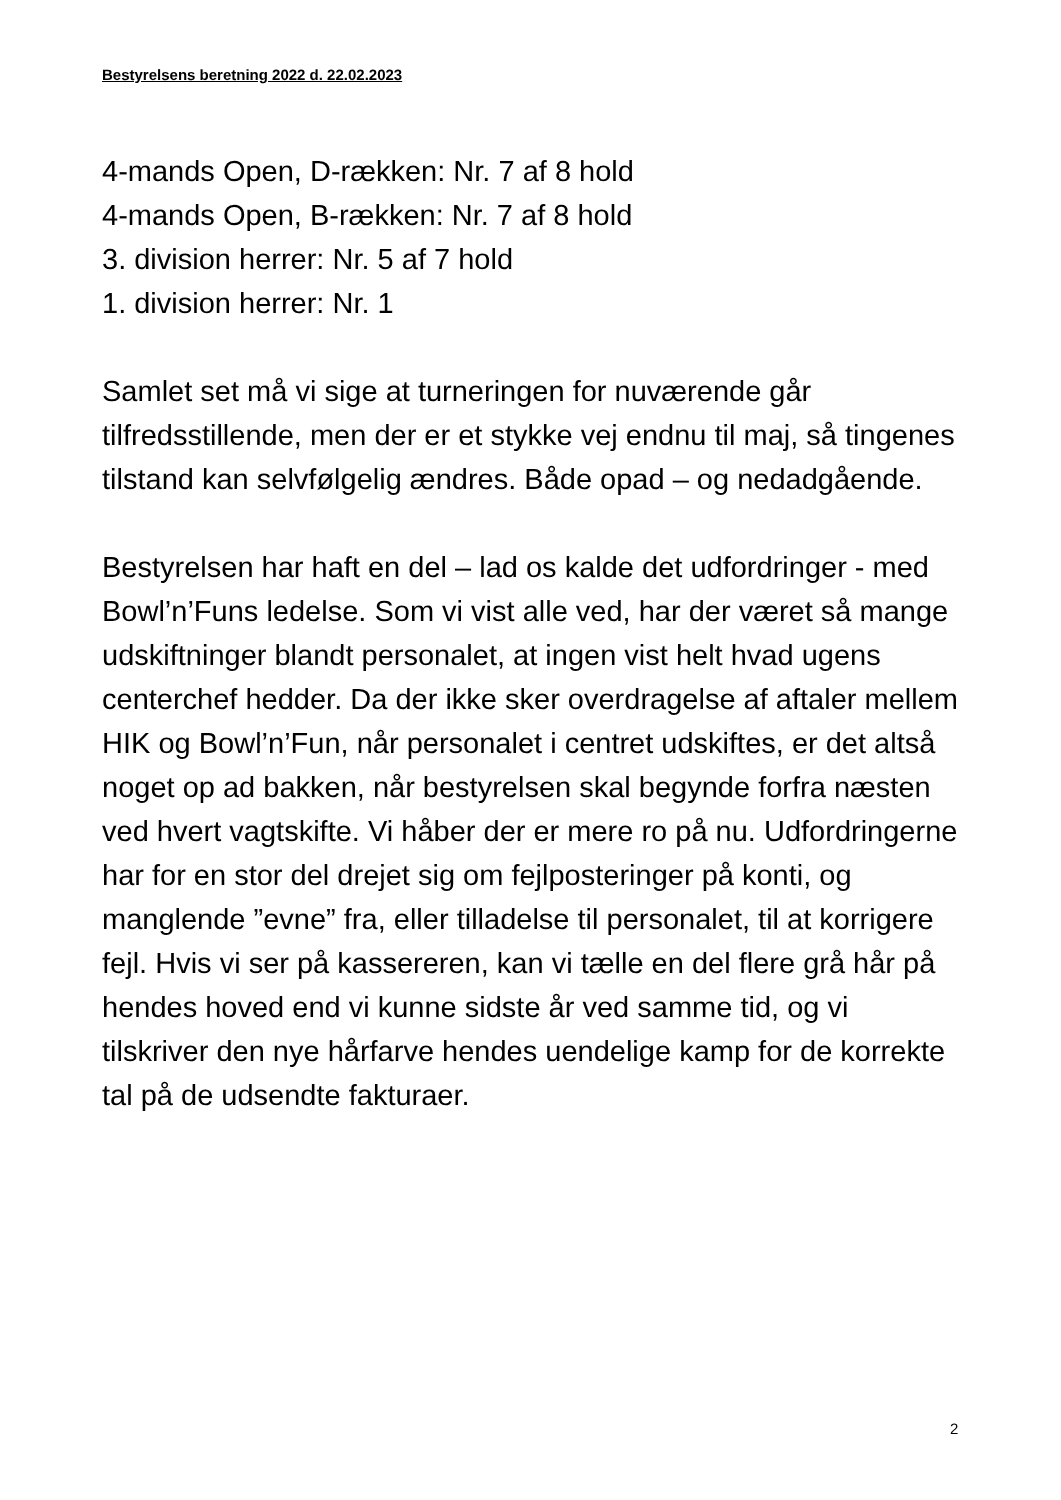Bestyrelsens beretning 2022 d. 22.02.2023
4-mands Open, D-rækken: Nr. 7 af 8 hold
4-mands Open, B-rækken: Nr. 7 af 8 hold
3. division herrer: Nr. 5 af 7 hold
1. division herrer: Nr. 1
Samlet set må vi sige at turneringen for nuværende går tilfredsstillende, men der er et stykke vej endnu til maj, så tingenes tilstand kan selvfølgelig ændres. Både opad – og nedadgående.
Bestyrelsen har haft en del – lad os kalde det udfordringer - med Bowl’n’Funs ledelse. Som vi vist alle ved, har der været så mange udskiftninger blandt personalet, at ingen vist helt hvad ugens centerchef hedder. Da der ikke sker overdragelse af aftaler mellem HIK og Bowl’n’Fun, når personalet i centret udskiftes, er det altså noget op ad bakken, når bestyrelsen skal begynde forfra næsten ved hvert vagtskifte. Vi håber der er mere ro på nu. Udfordringerne har for en stor del drejet sig om fejlposteringer på konti, og manglende ”evne” fra, eller tilladelse til personalet, til at korrigere fejl. Hvis vi ser på kassereren, kan vi tælle en del flere grå hår på hendes hoved end vi kunne sidste år ved samme tid, og vi tilskriver den nye hårfarve hendes uendelige kamp for de korrekte tal på de udsendte fakturaer.
2